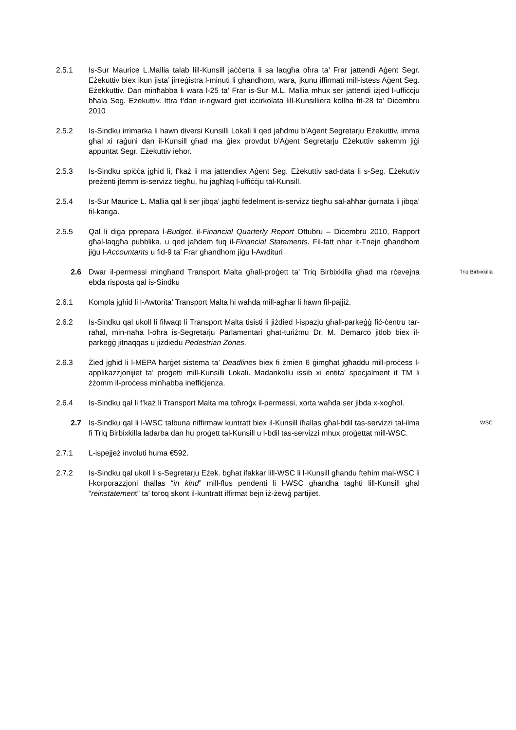2.5.1 Is-Sur Maurice L.Mallia talab lill-Kunsill jaċċerta li sa laqgħa oħra ta’ Frar jattendi Aġent Segr. Eżekuttiv biex ikun jista’ jirreġistra l-minuti li għandhom, wara, jkunu iffirmati mill-istess Aġent Seg. Eżekkuttiv. Dan minħabba li wara l-25 ta’ Frar is-Sur M.L. Mallia mhux ser jattendi iżjed l-uffiċċju bħala Seg. Eżekuttiv. Ittra f’dan ir-rigward ġiet iċċirkolata lill-Kunsilliera kollha fit-28 ta’ Diċembru 2010
2.5.2 Is-Sindku irrimarka li hawn diversi Kunsilli Lokali li qed jaħdmu b’Aġent Segretarju Eżekuttiv, imma għal xi raġuni dan il-Kunsill għad ma ġiex provdut b’Aġent Segretarju Eżekuttiv sakemm jiġi appuntat Segr. Eżekuttiv ieħor.
2.5.3 Is-Sindku spiċċa jgħid li, f’każ li ma jattendiex Aġent Seg. Eżekuttiv sad-data li s-Seg. Eżekuttiv preżenti jtemm is-servizz tiegħu, hu jagħlaq l-uffiċċju tal-Kunsill.
2.5.4 Is-Sur Maurice L. Mallia qal li ser jibqa’ jagħti fedelment is-servizz tiegħu sal-aħħar ġurnata li jibqa’ fil-kariga.
2.5.5 Qal li diġa pprepara l-Budget, il-Financial Quarterly Report Ottubru – Diċembru 2010, Rapport għal-laqgħa pubblika, u qed jaħdem fuq il-Financial Statements. Fil-fatt nhar it-Tnejn għandhom jiġu l-Accountants u fid-9 ta’ Frar għandhom jiġu l-Awdituri
2.6 Dwar il-permessi mingħand Transport Malta għall-proġett ta’ Triq Birbixkilla għad ma rċevejna ebda risposta qal is-Sindku
Triq Birbixkilla
2.6.1 Kompla jgħid li l-Awtorita’ Transport Malta hi waħda mill-agħar li hawn fil-pajjiż.
2.6.2 Is-Sindku qal ukoll li filwaqt li Transport Malta tisisti li jiżdied l-ispazju għall-parkeġġ fiċ-ċentru tar-raħal, min-naħa l-oħra is-Segretarju Parlamentari għat-turiżmu Dr. M. Demarco jitlob biex il-parkeġġ jitnaqqas u jiżdiedu Pedestrian Zones.
2.6.3 Żied jgħid li l-MEPA ħarġet sistema ta’ Deadlines biex fi żmien 6 ġimgħat jgħaddu mill-proċess l-applikazzjonijiet ta’ proġetti mill-Kunsilli Lokali. Madankollu issib xi entita’ speċjalment it TM li żżomm il-proċess minħabba ineffiċjenza.
2.6.4 Is-Sindku qal li f’każ li Transport Malta ma toħroġx il-permessi, xorta waħda ser jibda x-xogħol.
2.7 Is-Sindku qal li l-WSC talbuna niffirmaw kuntratt biex il-Kunsill iħallas għal-bdil tas-servizzi tal-ilma fi Triq Birbixkilla ladarba dan hu proġett tal-Kunsill u l-bdil tas-servizzi mhux proġettat mill-WSC.
WSC
2.7.1 L-ispejjeż involuti huma €592.
2.7.2 Is-Sindku qal ukoll li s-Segretarju Eżek. bgħat ifakkar lill-WSC li l-Kunsill għandu ftehim mal-WSC li l-korporazzjoni tħallas “in kind” mill-flus pendenti li l-WSC għandha tagħti lill-Kunsill għal “reinstatement” ta’ toroq skont il-kuntratt iffirmat bejn iż-żewġ partijiet.